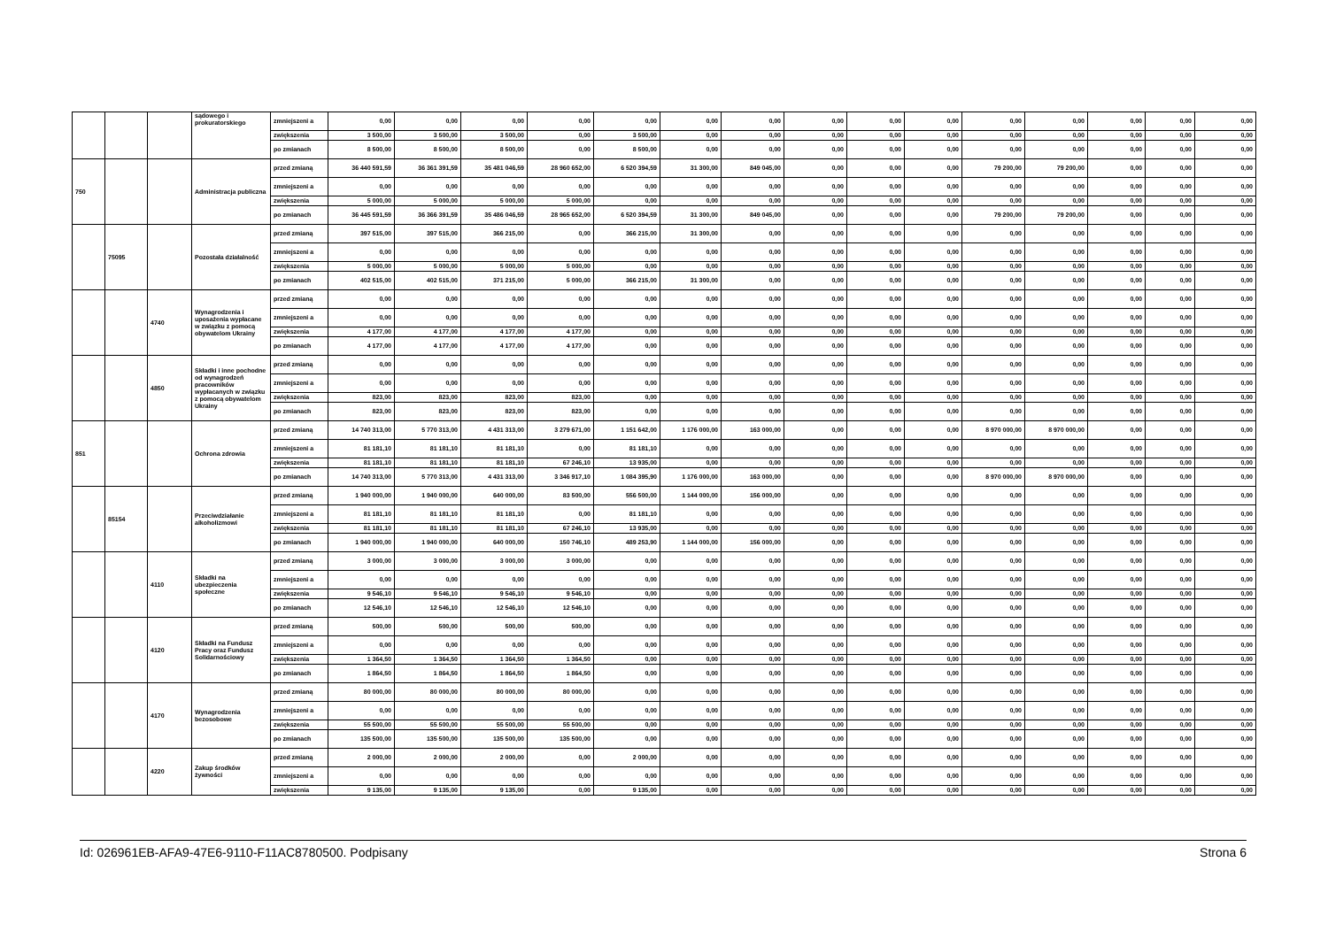| | | | sądowego i prokuratorskiego | zmniejszeni a | 0,00 | 0,00 | 0,00 | 0,00 | 0,00 | 0,00 | 0,00 | 0,00 | 0,00 | 0,00 | 0,00 | 0,00 | 0,00 | 0,00 | 0,00 |
| | | | | zwiększenia | 3 500,00 | 3 500,00 | 3 500,00 | 0,00 | 3 500,00 | 0,00 | 0,00 | 0,00 | 0,00 | 0,00 | 0,00 | 0,00 | 0,00 | 0,00 | 0,00 |
| | | | | po zmianach | 8 500,00 | 8 500,00 | 8 500,00 | 0,00 | 8 500,00 | 0,00 | 0,00 | 0,00 | 0,00 | 0,00 | 0,00 | 0,00 | 0,00 | 0,00 | 0,00 |
| 750 | | | Administracja publiczna | przed zmianą | 36 440 591,59 | 36 361 391,59 | 35 481 046,59 | 28 960 652,00 | 6 520 394,59 | 31 300,00 | 849 045,00 | 0,00 | 0,00 | 0,00 | 79 200,00 | 79 200,00 | 0,00 | 0,00 | 0,00 |
| | | | | zmniejszeni a | 0,00 | 0,00 | 0,00 | 0,00 | 0,00 | 0,00 | 0,00 | 0,00 | 0,00 | 0,00 | 0,00 | 0,00 | 0,00 | 0,00 | 0,00 |
| | | | | zwiększenia | 5 000,00 | 5 000,00 | 5 000,00 | 5 000,00 | 0,00 | 0,00 | 0,00 | 0,00 | 0,00 | 0,00 | 0,00 | 0,00 | 0,00 | 0,00 | 0,00 |
| | | | | po zmianach | 36 445 591,59 | 36 366 391,59 | 35 486 046,59 | 28 965 652,00 | 6 520 394,59 | 31 300,00 | 849 045,00 | 0,00 | 0,00 | 0,00 | 79 200,00 | 79 200,00 | 0,00 | 0,00 | 0,00 |
| | 75095 | | Pozostała działalność | przed zmianą | 397 515,00 | 397 515,00 | 366 215,00 | 0,00 | 366 215,00 | 31 300,00 | 0,00 | 0,00 | 0,00 | 0,00 | 0,00 | 0,00 | 0,00 | 0,00 | 0,00 |
| | | | | zmniejszeni a | 0,00 | 0,00 | 0,00 | 0,00 | 0,00 | 0,00 | 0,00 | 0,00 | 0,00 | 0,00 | 0,00 | 0,00 | 0,00 | 0,00 | 0,00 |
| | | | | zwiększenia | 5 000,00 | 5 000,00 | 5 000,00 | 5 000,00 | 0,00 | 0,00 | 0,00 | 0,00 | 0,00 | 0,00 | 0,00 | 0,00 | 0,00 | 0,00 | 0,00 |
| | | | | po zmianach | 402 515,00 | 402 515,00 | 371 215,00 | 5 000,00 | 366 215,00 | 31 300,00 | 0,00 | 0,00 | 0,00 | 0,00 | 0,00 | 0,00 | 0,00 | 0,00 | 0,00 |
| | | 4740 | Wynagrodzenia i uposażenia wypłacane w związku z pomocą obywatelom Ukrainy | przed zmianą | 0,00 | 0,00 | 0,00 | 0,00 | 0,00 | 0,00 | 0,00 | 0,00 | 0,00 | 0,00 | 0,00 | 0,00 | 0,00 | 0,00 | 0,00 |
| | | | | zmniejszeni a | 0,00 | 0,00 | 0,00 | 0,00 | 0,00 | 0,00 | 0,00 | 0,00 | 0,00 | 0,00 | 0,00 | 0,00 | 0,00 | 0,00 | 0,00 |
| | | | | zwiększenia | 4 177,00 | 4 177,00 | 4 177,00 | 4 177,00 | 0,00 | 0,00 | 0,00 | 0,00 | 0,00 | 0,00 | 0,00 | 0,00 | 0,00 | 0,00 | 0,00 |
| | | | | po zmianach | 4 177,00 | 4 177,00 | 4 177,00 | 4 177,00 | 0,00 | 0,00 | 0,00 | 0,00 | 0,00 | 0,00 | 0,00 | 0,00 | 0,00 | 0,00 | 0,00 |
| | | 4850 | Składki i inne pochodne od wynagrodzeń pracowników wypłacanych w związku z pomocą obywatelom Ukrainy | przed zmianą | 0,00 | 0,00 | 0,00 | 0,00 | 0,00 | 0,00 | 0,00 | 0,00 | 0,00 | 0,00 | 0,00 | 0,00 | 0,00 | 0,00 | 0,00 |
| | | | | zmniejszeni a | 0,00 | 0,00 | 0,00 | 0,00 | 0,00 | 0,00 | 0,00 | 0,00 | 0,00 | 0,00 | 0,00 | 0,00 | 0,00 | 0,00 | 0,00 |
| | | | | zwiększenia | 823,00 | 823,00 | 823,00 | 823,00 | 0,00 | 0,00 | 0,00 | 0,00 | 0,00 | 0,00 | 0,00 | 0,00 | 0,00 | 0,00 | 0,00 |
| | | | | po zmianach | 823,00 | 823,00 | 823,00 | 823,00 | 0,00 | 0,00 | 0,00 | 0,00 | 0,00 | 0,00 | 0,00 | 0,00 | 0,00 | 0,00 | 0,00 |
| 851 | | | Ochrona zdrowia | przed zmianą | 14 740 313,00 | 5 770 313,00 | 4 431 313,00 | 3 279 671,00 | 1 151 642,00 | 1 176 000,00 | 163 000,00 | 0,00 | 0,00 | 0,00 | 8 970 000,00 | 8 970 000,00 | 0,00 | 0,00 | 0,00 |
| | | | | zmniejszeni a | 81 181,10 | 81 181,10 | 81 181,10 | 0,00 | 81 181,10 | 0,00 | 0,00 | 0,00 | 0,00 | 0,00 | 0,00 | 0,00 | 0,00 | 0,00 | 0,00 |
| | | | | zwiększenia | 81 181,10 | 81 181,10 | 81 181,10 | 67 246,10 | 13 935,00 | 0,00 | 0,00 | 0,00 | 0,00 | 0,00 | 0,00 | 0,00 | 0,00 | 0,00 | 0,00 |
| | | | | po zmianach | 14 740 313,00 | 5 770 313,00 | 4 431 313,00 | 3 346 917,10 | 1 084 395,90 | 1 176 000,00 | 163 000,00 | 0,00 | 0,00 | 0,00 | 8 970 000,00 | 8 970 000,00 | 0,00 | 0,00 | 0,00 |
| | 85154 | | Przeciwdziałanie alkoholizmowi | przed zmianą | 1 940 000,00 | 1 940 000,00 | 640 000,00 | 83 500,00 | 556 500,00 | 1 144 000,00 | 156 000,00 | 0,00 | 0,00 | 0,00 | 0,00 | 0,00 | 0,00 | 0,00 | 0,00 |
| | | | | zmniejszeni a | 81 181,10 | 81 181,10 | 81 181,10 | 0,00 | 81 181,10 | 0,00 | 0,00 | 0,00 | 0,00 | 0,00 | 0,00 | 0,00 | 0,00 | 0,00 | 0,00 |
| | | | | zwiększenia | 81 181,10 | 81 181,10 | 81 181,10 | 67 246,10 | 13 935,00 | 0,00 | 0,00 | 0,00 | 0,00 | 0,00 | 0,00 | 0,00 | 0,00 | 0,00 | 0,00 |
| | | | | po zmianach | 1 940 000,00 | 1 940 000,00 | 640 000,00 | 150 746,10 | 489 253,90 | 1 144 000,00 | 156 000,00 | 0,00 | 0,00 | 0,00 | 0,00 | 0,00 | 0,00 | 0,00 | 0,00 |
| | | 4110 | Składki na ubezpieczenia społeczne | przed zmianą | 3 000,00 | 3 000,00 | 3 000,00 | 3 000,00 | 0,00 | 0,00 | 0,00 | 0,00 | 0,00 | 0,00 | 0,00 | 0,00 | 0,00 | 0,00 | 0,00 |
| | | | | zmniejszeni a | 0,00 | 0,00 | 0,00 | 0,00 | 0,00 | 0,00 | 0,00 | 0,00 | 0,00 | 0,00 | 0,00 | 0,00 | 0,00 | 0,00 | 0,00 |
| | | | | zwiększenia | 9 546,10 | 9 546,10 | 9 546,10 | 9 546,10 | 0,00 | 0,00 | 0,00 | 0,00 | 0,00 | 0,00 | 0,00 | 0,00 | 0,00 | 0,00 | 0,00 |
| | | | | po zmianach | 12 546,10 | 12 546,10 | 12 546,10 | 12 546,10 | 0,00 | 0,00 | 0,00 | 0,00 | 0,00 | 0,00 | 0,00 | 0,00 | 0,00 | 0,00 | 0,00 |
| | | 4120 | Składki na Fundusz Pracy oraz Fundusz Solidarnościowy | przed zmianą | 500,00 | 500,00 | 500,00 | 500,00 | 0,00 | 0,00 | 0,00 | 0,00 | 0,00 | 0,00 | 0,00 | 0,00 | 0,00 | 0,00 | 0,00 |
| | | | | zmniejszeni a | 0,00 | 0,00 | 0,00 | 0,00 | 0,00 | 0,00 | 0,00 | 0,00 | 0,00 | 0,00 | 0,00 | 0,00 | 0,00 | 0,00 | 0,00 |
| | | | | zwiększenia | 1 364,50 | 1 364,50 | 1 364,50 | 1 364,50 | 0,00 | 0,00 | 0,00 | 0,00 | 0,00 | 0,00 | 0,00 | 0,00 | 0,00 | 0,00 | 0,00 |
| | | | | po zmianach | 1 864,50 | 1 864,50 | 1 864,50 | 1 864,50 | 0,00 | 0,00 | 0,00 | 0,00 | 0,00 | 0,00 | 0,00 | 0,00 | 0,00 | 0,00 | 0,00 |
| | | 4170 | Wynagrodzenia bezosobowe | przed zmianą | 80 000,00 | 80 000,00 | 80 000,00 | 80 000,00 | 0,00 | 0,00 | 0,00 | 0,00 | 0,00 | 0,00 | 0,00 | 0,00 | 0,00 | 0,00 | 0,00 |
| | | | | zmniejszeni a | 0,00 | 0,00 | 0,00 | 0,00 | 0,00 | 0,00 | 0,00 | 0,00 | 0,00 | 0,00 | 0,00 | 0,00 | 0,00 | 0,00 | 0,00 |
| | | | | zwiększenia | 55 500,00 | 55 500,00 | 55 500,00 | 55 500,00 | 0,00 | 0,00 | 0,00 | 0,00 | 0,00 | 0,00 | 0,00 | 0,00 | 0,00 | 0,00 | 0,00 |
| | | | | po zmianach | 135 500,00 | 135 500,00 | 135 500,00 | 135 500,00 | 0,00 | 0,00 | 0,00 | 0,00 | 0,00 | 0,00 | 0,00 | 0,00 | 0,00 | 0,00 | 0,00 |
| | | 4220 | Zakup środków żywności | przed zmianą | 2 000,00 | 2 000,00 | 2 000,00 | 0,00 | 2 000,00 | 0,00 | 0,00 | 0,00 | 0,00 | 0,00 | 0,00 | 0,00 | 0,00 | 0,00 | 0,00 |
| | | | | zmniejszeni a | 0,00 | 0,00 | 0,00 | 0,00 | 0,00 | 0,00 | 0,00 | 0,00 | 0,00 | 0,00 | 0,00 | 0,00 | 0,00 | 0,00 | 0,00 |
| | | | | zwiększenia | 9 135,00 | 9 135,00 | 9 135,00 | 0,00 | 9 135,00 | 0,00 | 0,00 | 0,00 | 0,00 | 0,00 | 0,00 | 0,00 | 0,00 | 0,00 | 0,00 |
Id: 026961EB-AFA9-47E6-9110-F11AC8780500. Podpisany Strona 6